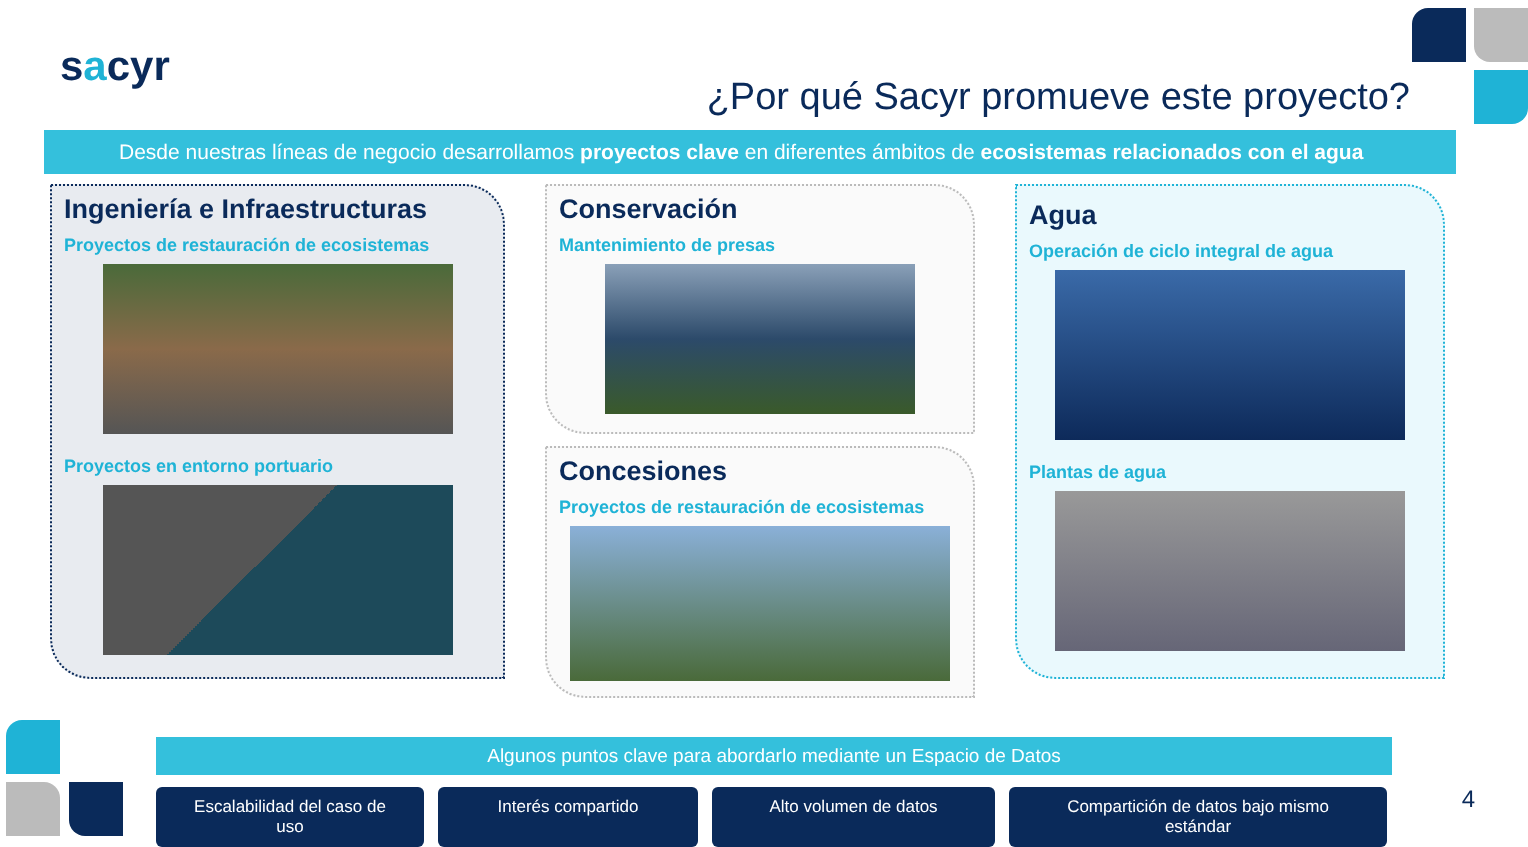sacyr
¿Por qué Sacyr promueve este proyecto?
Desde nuestras líneas de negocio desarrollamos proyectos clave en diferentes ámbitos de ecosistemas relacionados con el agua
Ingeniería e Infraestructuras
Proyectos de restauración de ecosistemas
Proyectos en entorno portuario
Conservación
Mantenimiento de presas
Concesiones
Proyectos de restauración de ecosistemas
Agua
Operación de ciclo integral de agua
Plantas de agua
Algunos puntos clave para abordarlo mediante un Espacio de Datos
Escalabilidad del caso de uso
Interés compartido Alto volumen de datos Compartición de datos bajo mismo estándar
4